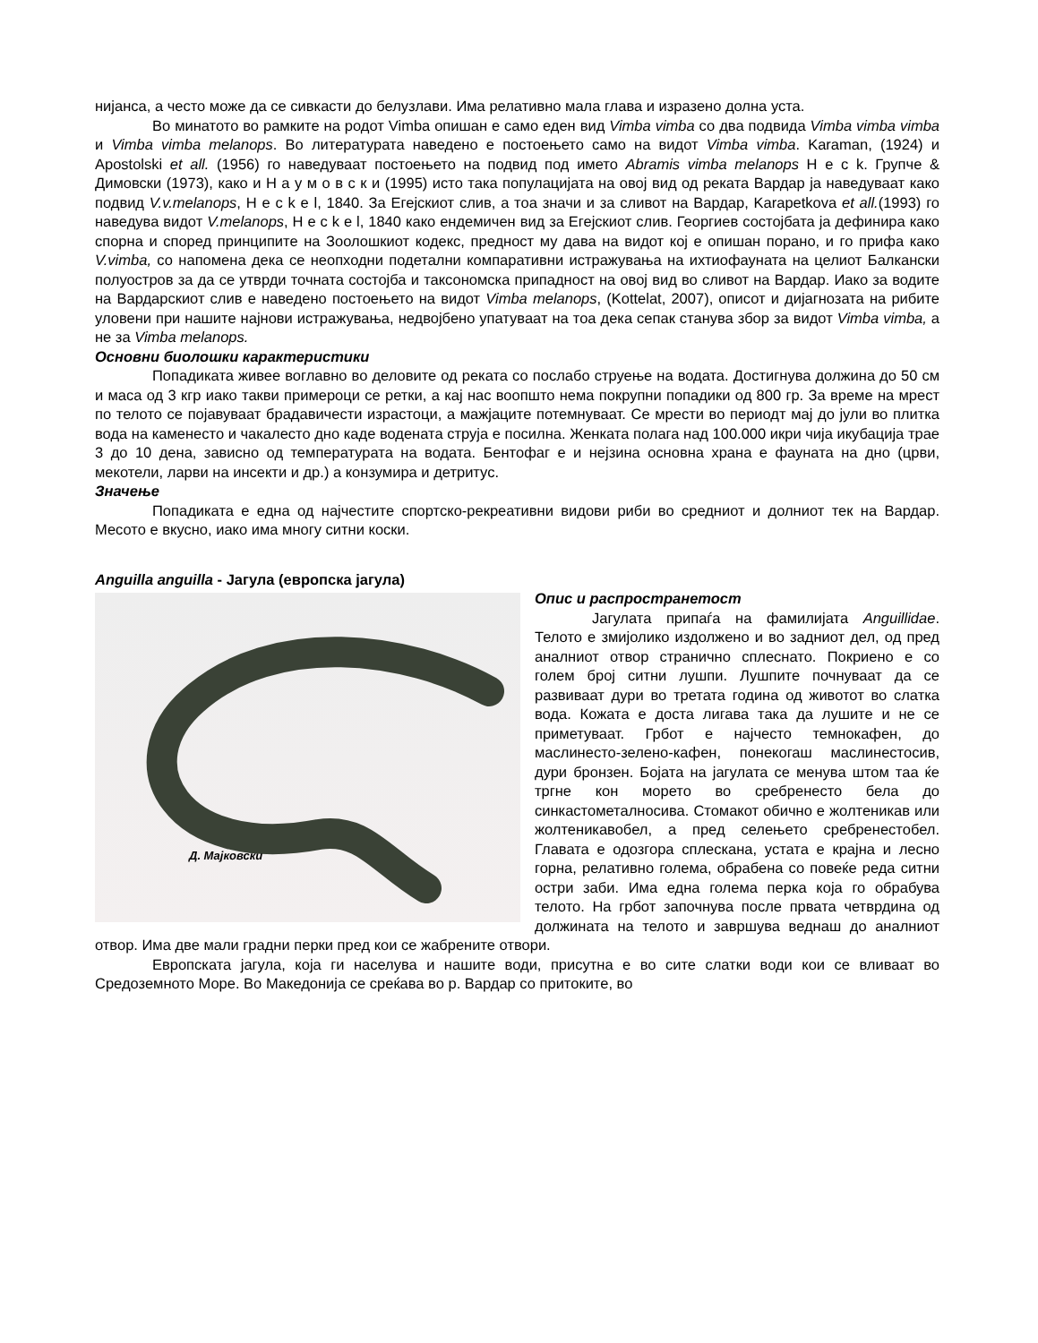нијанса, а често може да се сивкасти до белузлави. Има релативно мала глава и изразено долна уста.
Во минатото во рамките на родот Vimba опишан е само еден вид Vimba vimba со два подвида Vimba vimba vimba и Vimba vimba melanops. Во литературата наведено е постоењето само на видот Vimba vimba. Karaman, (1924) и Apostolski et all. (1956) го наведуваат постоењето на подвид под името Abramis vimba melanops H e c k. Групче & Димовски (1973), како и Н а у м о в с к и (1995) исто така популацијата на овој вид од реката Вардар ја наведуваат како подвид V.v.melanops, H e c k e l, 1840. За Егејскиот слив, а тоа значи и за сливот на Вардар, Karapetkova et all.(1993) го наведува видот V.melanops, H e c k e l, 1840 како ендемичен вид за Егејскиот слив. Георгиев состојбата ја дефинира како спорна и според принципите на Зоолошкиот кодекс, предност му дава на видот кој е опишан порано, и го прифа како V.vimba, со напомена дека се неопходни подетални компаративни истражувања на ихтиофауната на целиот Балкански полуостров за да се утврди точната состојба и таксономска припадност на овој вид во сливот на Вардар. Иако за водите на Вардарскиот слив е наведено постоењето на видот Vimba melanops, (Kottelat, 2007), описот и дијагнозата на рибите уловени при нашите најнови истражувања, недвојбено упатуваат на тоа дека сепак станува збор за видот Vimba vimba, а не за Vimba melanops.
Основни биолошки карактеристики
Попадиката живее воглавно во деловите од реката со послабо струење на водата. Достигнува должина до 50 см и маса од 3 кгр иако такви примероци се ретки, а кај нас воопшто нема покрупни попадики од 800 гр. За време на мрест по телото се појавуваат брадавичести израстоци, а мажјаците потемнуваат. Се мрести во периодт мај до јули во плитка вода на каменесто и чакалесто дно каде водената струја е посилна. Женката полага над 100.000 икри чија икубација трае 3 до 10 дена, зависно од температурата на водата. Бентофаг е и нејзина основна храна е фауната на дно (црви, мекотели, ларви на инсекти и др.) а конзумира и детритус.
Значење
Попадиката е една од најчестите спортско-рекреативни видови риби во средниот и долниот тек на Вардар. Месото е вкусно, иако има многу ситни коски.
Anguilla anguilla - Јагула (европска јагула)
Д. Мајковски
Опис и распространетост
Јагулата припаѓа на фамилијата Anguillidae. Телото е змијолико издолжено и во задниот дел, од пред аналниот отвор странично сплеснато. Покриено е со голем број ситни лушпи. Лушпите почнуваат да се развиваат дури во третата година од животот во слатка вода. Кожата е доста лигава така да лушите и не се приметуваат. Грбот е најчесто темнокафен, до маслинесто-зелено-кафен, понекогаш маслинестосив, дури бронзен. Бојата на јагулата се менува штом таа ќе тргне кон морето во сребренесто бела до синкастометалносива. Стомакот обично е жолтеникав или жолтеникавобел, а пред селењето сребренестобел. Главата е одозгора сплескана, устата е крајна и лесно горна, релативно голема, обрабена со повеќе реда ситни остри заби. Има една голема перка која го обрабува телото. На грбот започнува после првата четврдина од должината на телото и завршува веднаш до аналниот отвор. Има две мали градни перки пред кои се жабрените отвори.
Европската јагула, која ги населува и нашите води, присутна е во сите слатки води кои се вливаат во Средоземното Море. Во Македонија се среќава во р. Вардар со притоките, во